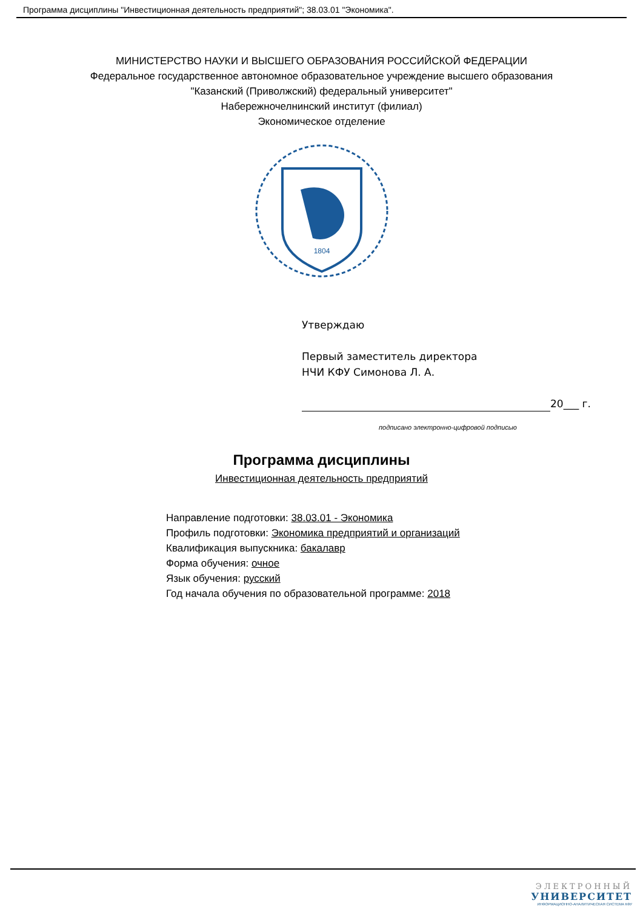Программа дисциплины "Инвестиционная деятельность предприятий"; 38.03.01 "Экономика".
МИНИСТЕРСТВО НАУКИ И ВЫСШЕГО ОБРАЗОВАНИЯ РОССИЙСКОЙ ФЕДЕРАЦИИ
Федеральное государственное автономное образовательное учреждение высшего образования
"Казанский (Приволжский) федеральный университет"
Набережночелнинский институт (филиал)
Экономическое отделение
1804
Утверждаю
Первый заместитель директора
НЧИ КФУ Симонова Л. А.
20___ г.
подписано электронно-цифровой подписью
Программа дисциплины
Инвестиционная деятельность предприятий
Направление подготовки: 38.03.01 - Экономика
Профиль подготовки: Экономика предприятий и организаций
Квалификация выпускника: бакалавр
Форма обучения: очное
Язык обучения: русский
Год начала обучения по образовательной программе: 2018
ЭЛЕКТРОННЫЙ
УНИВЕРСИТЕТ
ИНФОРМАЦИОННО-АНАЛИТИЧЕСКАЯ СИСТЕМА КФУ